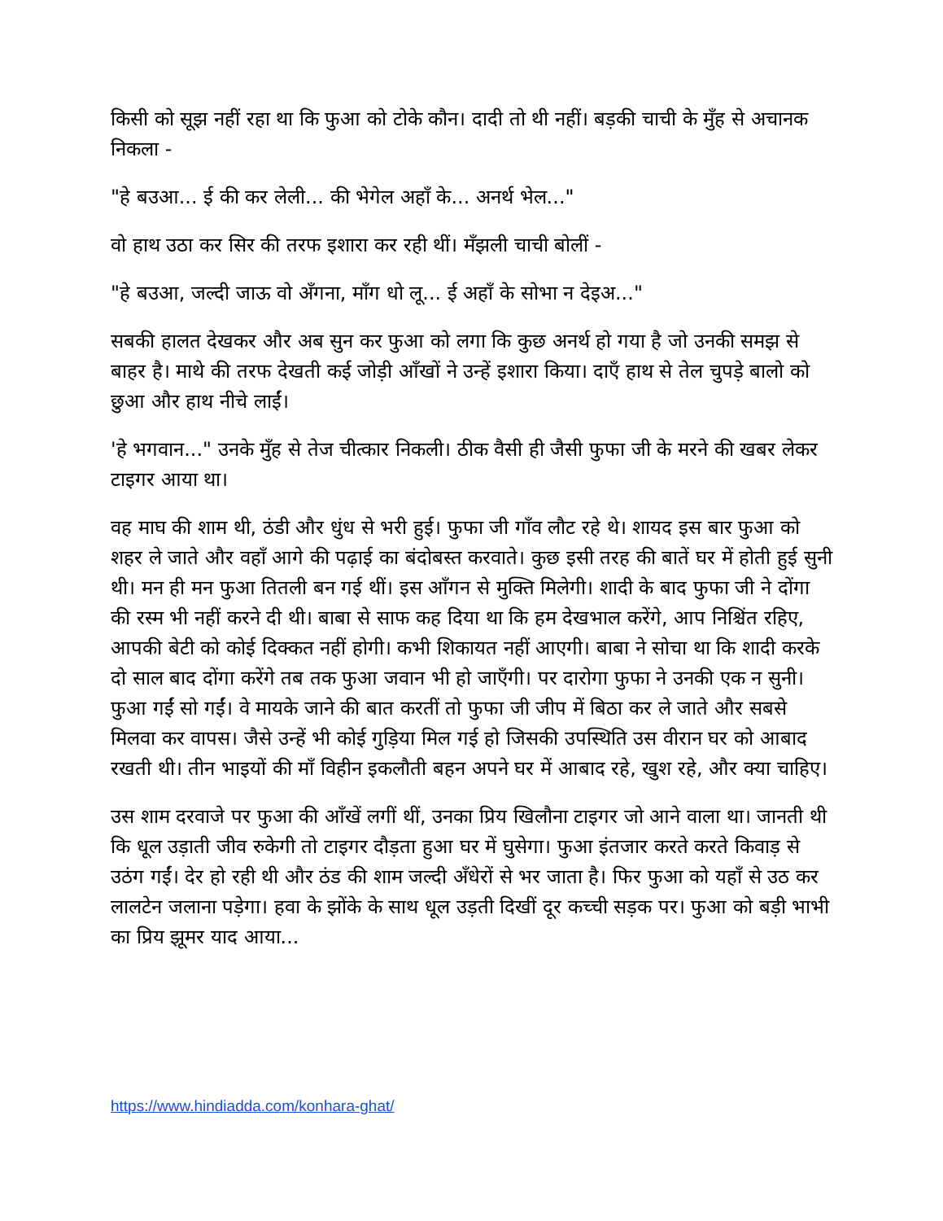किसी को सूझ नहीं रहा था कि फुआ को टोके कौन। दादी तो थी नहीं। बड़की चाची के मुँह से अचानक निकला -
"हे बउआ... ई की कर लेली... की भेगेल अहाँ के... अनर्थ भेल..."
वो हाथ उठा कर सिर की तरफ इशारा कर रही थीं। मँझली चाची बोलीं -
"हे बउआ, जल्दी जाऊ वो अँगना, माँग धो लू... ई अहाँ के सोभा न देइअ..."
सबकी हालत देखकर और अब सुन कर फुआ को लगा कि कुछ अनर्थ हो गया है जो उनकी समझ से बाहर है। माथे की तरफ देखती कई जोड़ी आँखों ने उन्हें इशारा किया। दाएँ हाथ से तेल चुपड़े बालो को छुआ और हाथ नीचे लाईं।
'हे भगवान..." उनके मुँह से तेज चीत्कार निकली। ठीक वैसी ही जैसी फुफा जी के मरने की खबर लेकर टाइगर आया था।
वह माघ की शाम थी, ठंडी और धुंध से भरी हुई। फुफा जी गाँव लौट रहे थे। शायद इस बार फुआ को शहर ले जाते और वहाँ आगे की पढ़ाई का बंदोबस्त करवाते। कुछ इसी तरह की बातें घर में होती हुई सुनी थी। मन ही मन फुआ तितली बन गई थीं। इस आँगन से मुक्ति मिलेगी। शादी के बाद फुफा जी ने दोंगा की रस्म भी नहीं करने दी थी। बाबा से साफ कह दिया था कि हम देखभाल करेंगे, आप निश्चिंत रहिए, आपकी बेटी को कोई दिक्कत नहीं होगी। कभी शिकायत नहीं आएगी। बाबा ने सोचा था कि शादी करके दो साल बाद दोंगा करेंगे तब तक फुआ जवान भी हो जाएँगी। पर दारोगा फुफा ने उनकी एक न सुनी। फुआ गईं सो गईं। वे मायके जाने की बात करतीं तो फुफा जी जीप में बिठा कर ले जाते और सबसे मिलवा कर वापस। जैसे उन्हें भी कोई गुड़िया मिल गई हो जिसकी उपस्थिति उस वीरान घर को आबाद रखती थी। तीन भाइयों की माँ विहीन इकलौती बहन अपने घर में आबाद रहे, खुश रहे, और क्या चाहिए।
उस शाम दरवाजे पर फुआ की आँखें लगीं थीं, उनका प्रिय खिलौना टाइगर जो आने वाला था। जानती थी कि धूल उड़ाती जीव रुकेगी तो टाइगर दौड़ता हुआ घर में घुसेगा। फुआ इंतजार करते करते किवाड़ से उठंग गईं। देर हो रही थी और ठंड की शाम जल्दी अँधेरों से भर जाता है। फिर फुआ को यहाँ से उठ कर लालटेन जलाना पड़ेगा। हवा के झोंके के साथ धूल उड़ती दिखीं दूर कच्ची सड़क पर। फुआ को बड़ी भाभी का प्रिय झूमर याद आया...
https://www.hindiadda.com/konhara-ghat/